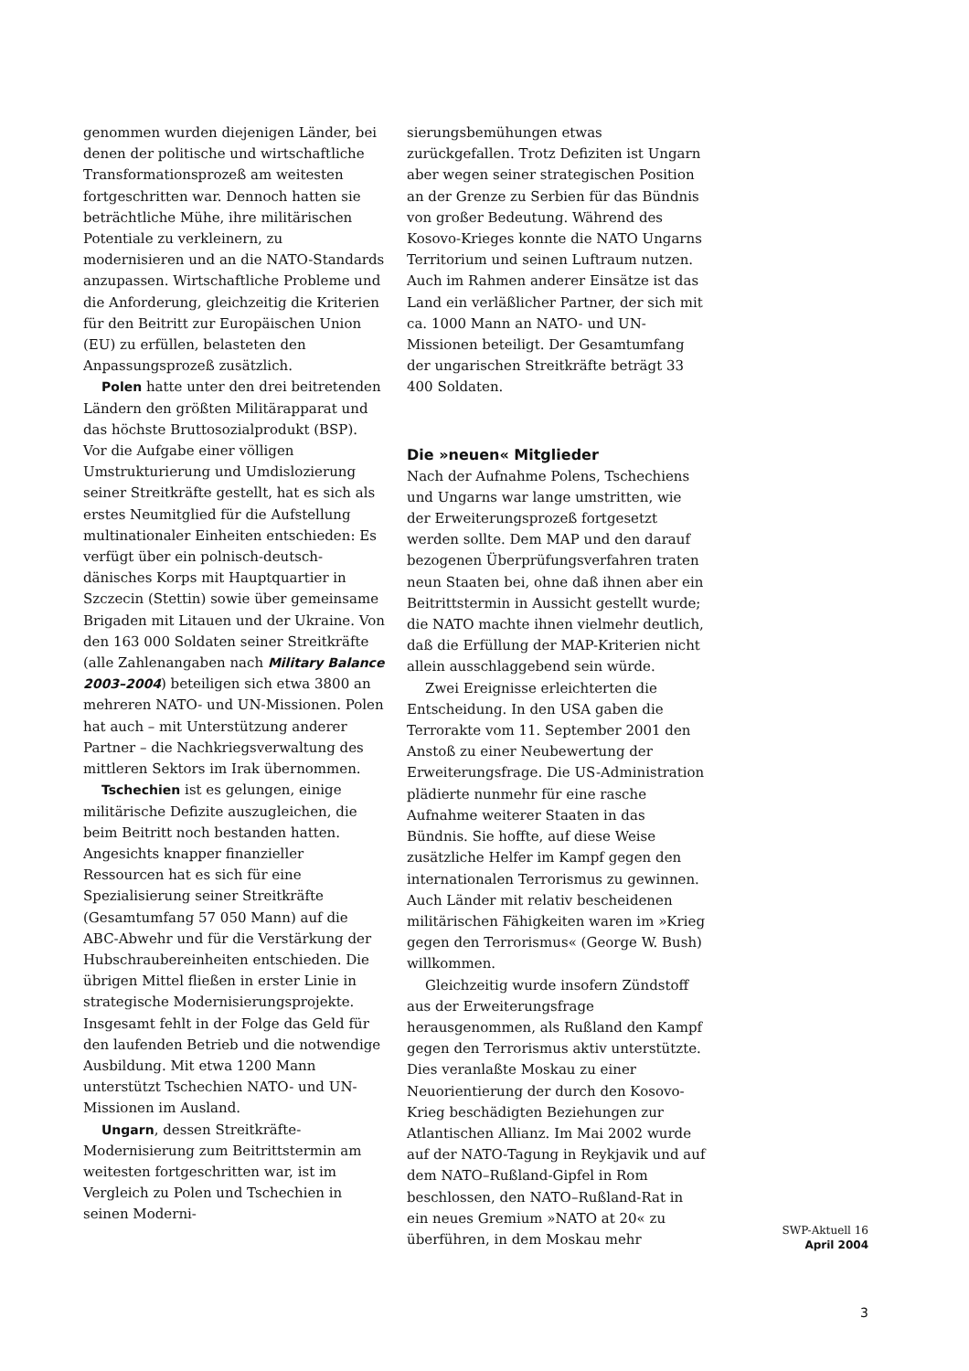genommen wurden diejenigen Länder, bei denen der politische und wirtschaftliche Transformationsprozeß am weitesten fortgeschritten war. Dennoch hatten sie beträchtliche Mühe, ihre militärischen Potentiale zu verkleinern, zu modernisieren und an die NATO-Standards anzupassen. Wirtschaftliche Probleme und die Anforderung, gleichzeitig die Kriterien für den Beitritt zur Europäischen Union (EU) zu erfüllen, belasteten den Anpassungsprozeß zusätzlich.
Polen hatte unter den drei beitretenden Ländern den größten Militärapparat und das höchste Bruttosozialprodukt (BSP). Vor die Aufgabe einer völligen Umstrukturierung und Umdislozierung seiner Streitkräfte gestellt, hat es sich als erstes Neumitglied für die Aufstellung multinationaler Einheiten entschieden: Es verfügt über ein polnisch-deutsch-dänisches Korps mit Hauptquartier in Szczecin (Stettin) sowie über gemeinsame Brigaden mit Litauen und der Ukraine. Von den 163 000 Soldaten seiner Streitkräfte (alle Zahlenangaben nach Military Balance 2003–2004) beteiligen sich etwa 3800 an mehreren NATO- und UN-Missionen. Polen hat auch – mit Unterstützung anderer Partner – die Nachkriegsverwaltung des mittleren Sektors im Irak übernommen.
Tschechien ist es gelungen, einige militärische Defizite auszugleichen, die beim Beitritt noch bestanden hatten. Angesichts knapper finanzieller Ressourcen hat es sich für eine Spezialisierung seiner Streitkräfte (Gesamtumfang 57 050 Mann) auf die ABC-Abwehr und für die Verstärkung der Hubschraubereinheiten entschieden. Die übrigen Mittel fließen in erster Linie in strategische Modernisierungsprojekte. Insgesamt fehlt in der Folge das Geld für den laufenden Betrieb und die notwendige Ausbildung. Mit etwa 1200 Mann unterstützt Tschechien NATO- und UN-Missionen im Ausland.
Ungarn, dessen Streitkräfte-Modernisierung zum Beitrittstermin am weitesten fortgeschritten war, ist im Vergleich zu Polen und Tschechien in seinen Moderni-
sierungsbemühungen etwas zurückgefallen. Trotz Defiziten ist Ungarn aber wegen seiner strategischen Position an der Grenze zu Serbien für das Bündnis von großer Bedeutung. Während des Kosovo-Krieges konnte die NATO Ungarns Territorium und seinen Luftraum nutzen. Auch im Rahmen anderer Einsätze ist das Land ein verläßlicher Partner, der sich mit ca. 1000 Mann an NATO- und UN-Missionen beteiligt. Der Gesamtumfang der ungarischen Streitkräfte beträgt 33 400 Soldaten.
Die »neuen« Mitglieder
Nach der Aufnahme Polens, Tschechiens und Ungarns war lange umstritten, wie der Erweiterungsprozeß fortgesetzt werden sollte. Dem MAP und den darauf bezogenen Überprüfungsverfahren traten neun Staaten bei, ohne daß ihnen aber ein Beitrittstermin in Aussicht gestellt wurde; die NATO machte ihnen vielmehr deutlich, daß die Erfüllung der MAP-Kriterien nicht allein ausschlaggebend sein würde.
Zwei Ereignisse erleichterten die Entscheidung. In den USA gaben die Terrorakte vom 11. September 2001 den Anstoß zu einer Neubewertung der Erweiterungsfrage. Die US-Administration plädierte nunmehr für eine rasche Aufnahme weiterer Staaten in das Bündnis. Sie hoffte, auf diese Weise zusätzliche Helfer im Kampf gegen den internationalen Terrorismus zu gewinnen. Auch Länder mit relativ bescheidenen militärischen Fähigkeiten waren im »Krieg gegen den Terrorismus« (George W. Bush) willkommen.
Gleichzeitig wurde insofern Zündstoff aus der Erweiterungsfrage herausgenommen, als Rußland den Kampf gegen den Terrorismus aktiv unterstützte. Dies veranlaßte Moskau zu einer Neuorientierung der durch den Kosovo-Krieg beschädigten Beziehungen zur Atlantischen Allianz. Im Mai 2002 wurde auf der NATO-Tagung in Reykjavik und auf dem NATO–Rußland-Gipfel in Rom beschlossen, den NATO–Rußland-Rat in ein neues Gremium »NATO at 20« zu überführen, in dem Moskau mehr
SWP-Aktuell 16
April 2004
3